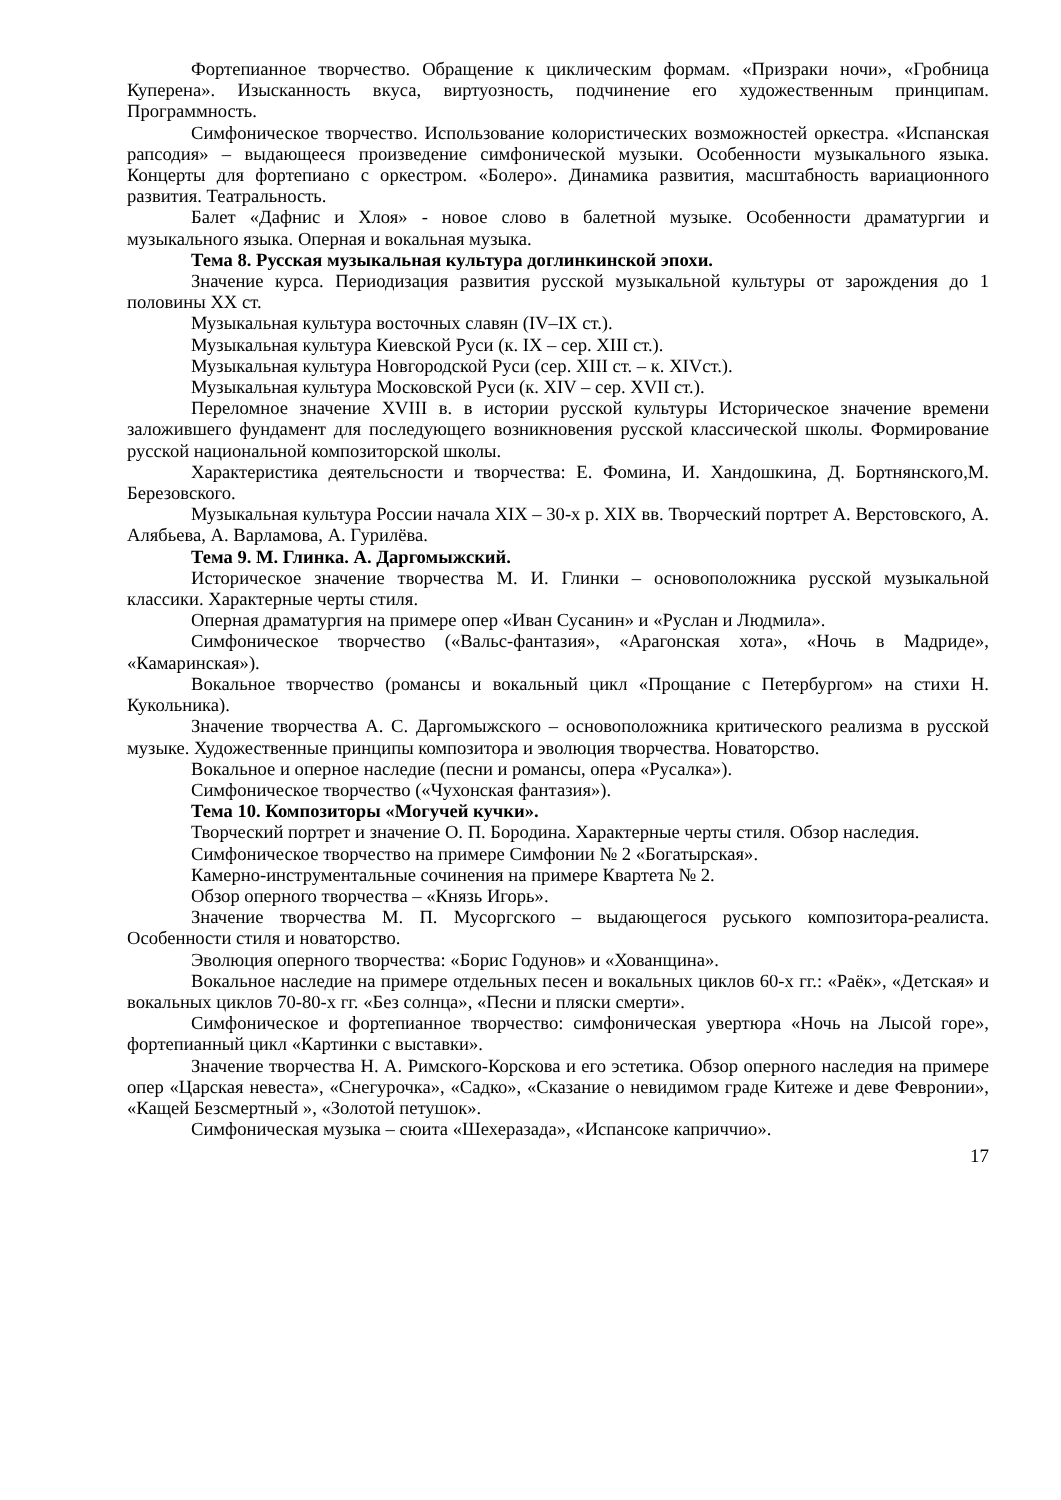Фортепианное творчество. Обращение к циклическим формам. «Призраки ночи», «Гробница Куперена». Изысканность вкуса, виртуозность, подчинение его художественным принципам. Программность.
Симфоническое творчество. Использование колористических возможностей оркестра. «Испанская рапсодия» – выдающееся произведение симфонической музыки. Особенности музыкального языка. Концерты для фортепиано с оркестром. «Болеро». Динамика развития, масштабность вариационного развития. Театральность.
Балет «Дафнис и Хлоя» - новое слово в балетной музыке. Особенности драматургии и музыкального языка. Оперная и вокальная музыка.
Тема 8. Русская музыкальная культура доглинкинской эпохи.
Значение курса. Периодизация развития русской музыкальной культуры от зарождения до 1 половины ХХ ст.
Музыкальная культура восточных славян (IV–IX ст.).
Музыкальная культура Киевской Руси (к. IX – сер. XIII ст.).
Музыкальная культура Новгородской Руси (сер. XIII ст. – к. XIVст.).
Музыкальная культура Московской Руси (к. XIV – сер. XVII ст.).
Переломное значение XVIII в. в истории русской культуры Историческое значение времени заложившего фундамент для последующего возникновения русской классической школы. Формирование русской национальной композиторской школы.
Характеристика деятельсности и творчества: Е. Фомина, И. Хандошкина, Д. Бортнянского,М. Березовского.
Музыкальная культура России начала XIX – 30-х р. XIX вв. Творческий портрет А. Верстовского, А. Алябьева, А. Варламова, А. Гурилёва.
Тема 9. М. Глинка. А. Даргомыжский.
Историческое значение творчества М. И. Глинки – основоположника русской музыкальной классики. Характерные черты стиля.
Оперная драматургия на примере опер «Иван Сусанин» и «Руслан и Людмила».
Симфоническое творчество («Вальс-фантазия», «Арагонская хота», «Ночь в Мадриде», «Камаринская»).
Вокальное творчество (романсы и вокальный цикл «Прощание с Петербургом» на стихи Н. Кукольника).
Значение творчества А. С. Даргомыжского – основоположника критического реализма в русской музыке. Художественные принципы композитора и эволюция творчества. Новаторство.
Вокальное и оперное наследие (песни и романсы, опера «Русалка»).
Симфоническое творчество («Чухонская фантазия»).
Тема 10. Композиторы «Могучей кучки».
Творческий портрет и значение О. П. Бородина. Характерные черты стиля. Обзор наследия.
Симфоническое творчество на примере Симфонии № 2 «Богатырская».
Камерно-инструментальные сочинения на примере Квартета № 2.
Обзор оперного творчества – «Князь Игорь».
Значение творчества М. П. Мусоргского – выдающегося руського композитора-реалиста. Особенности стиля и новаторство.
Эволюция оперного творчества: «Борис Годунов» и «Хованщина».
Вокальное наследие на примере отдельных песен и вокальных циклов 60-х гг.: «Раёк», «Детская» и вокальных циклов 70-80-х гг. «Без солнца», «Песни и пляски смерти».
Симфоническое и фортепианное творчество: симфоническая увертюра «Ночь на Лысой горе», фортепианный цикл «Картинки с выставки».
Значение творчества Н. А. Римского-Корскова и его эстетика. Обзор оперного наследия на примере опер «Царская невеста», «Снегурочка», «Садко», «Сказание о невидимом граде Китеже и деве Февронии», «Кащей Безсмертный », «Золотой петушок».
Симфоническая музыка – сюита «Шехеразада», «Испансоке каприччио».
17